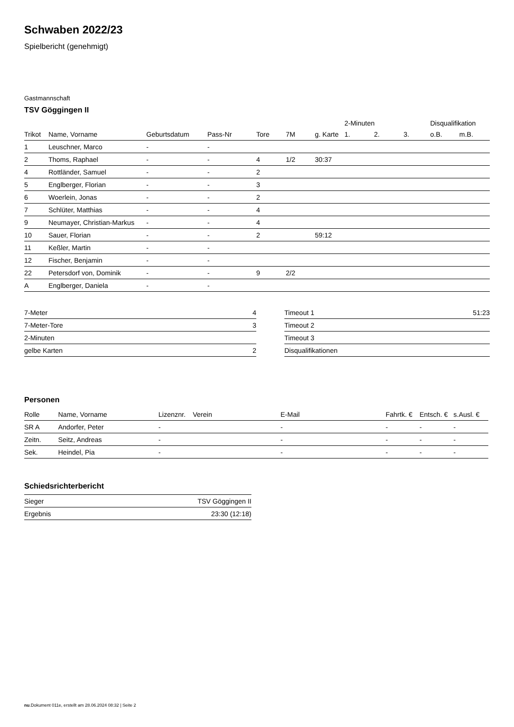Schwaben 2022/23
Spielbericht (genehmigt)
Gastmannschaft
TSV Göggingen II
| | | | | | | | 2-Minuten | | | Disqualifikation | |
| --- | --- | --- | --- | --- | --- | --- | --- | --- | --- | --- | --- |
| Trikot | Name, Vorname | Geburtsdatum | Pass-Nr | Tore | 7M | g. Karte | 1. | 2. | 3. | o.B. | m.B. |
| 1 | Leuschner, Marco | - | - | | | | | | | | |
| 2 | Thoms, Raphael | - | - | 4 | 1/2 | 30:37 | | | | | |
| 4 | Rottländer, Samuel | - | - | 2 | | | | | | | |
| 5 | Englberger, Florian | - | - | 3 | | | | | | | |
| 6 | Woerlein, Jonas | - | - | 2 | | | | | | | |
| 7 | Schlüter, Matthias | - | - | 4 | | | | | | | |
| 9 | Neumayer, Christian-Markus | - | - | 4 | | | | | | | |
| 10 | Sauer, Florian | - | - | 2 | | 59:12 | | | | | |
| 11 | Keßler, Martin | - | - | | | | | | | | |
| 12 | Fischer, Benjamin | - | - | | | | | | | | |
| 22 | Petersdorf von, Dominik | - | - | 9 | 2/2 | | | | | | |
| A | Englberger, Daniela | - | - | | | | | | | | |
| 7-Meter | 4 |
| 7-Meter-Tore | 3 |
| 2-Minuten | |
| gelbe Karten | 2 |
| Timeout 1 | 51:23 |
| Timeout 2 | |
| Timeout 3 | |
| Disqualifikationen | |
Personen
| Rolle | Name, Vorname | Lizenznr. | Verein | E-Mail | Fahrtk. € | Entsch. € | s.Ausl. € |
| --- | --- | --- | --- | --- | --- | --- | --- |
| SR A | Andorfer, Peter | - | | - | - | - | - |
| Zeitn. | Seitz, Andreas | - | | - | - | - | - |
| Sek. | Heindel, Pia | - | | - | - | - | - |
Schiedsrichterbericht
| Sieger | TSV Göggingen II |
| Ergebnis | 23:30 (12:18) |
nu.Dokument 011e, erstellt am 28.06.2024 08:32 | Seite 2